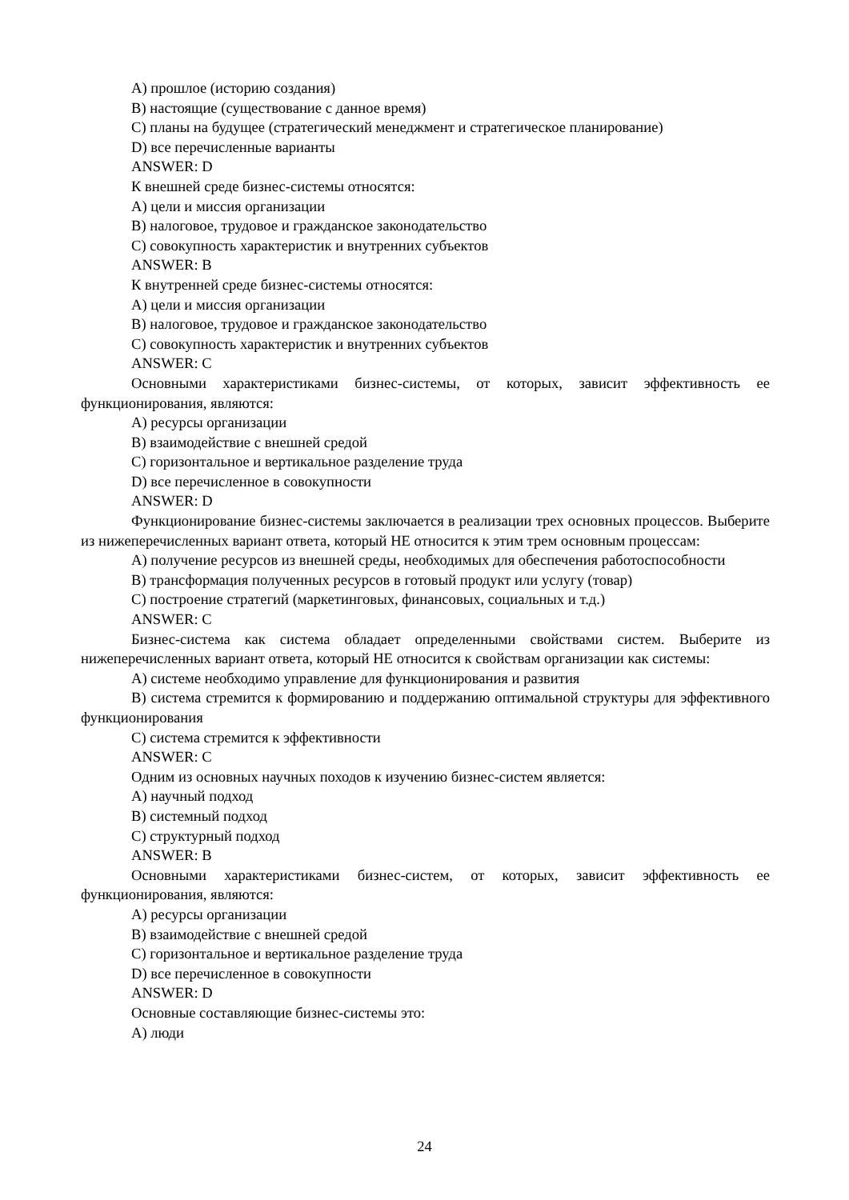A) прошлое (историю создания)
B) настоящие (существование с данное время)
C) планы на будущее (стратегический менеджмент и стратегическое планирование)
D) все перечисленные варианты
ANSWER: D
К внешней среде бизнес-системы относятся:
A) цели и миссия организации
B) налоговое, трудовое и гражданское законодательство
C) совокупность характеристик и внутренних субъектов
ANSWER: B
К внутренней среде бизнес-системы относятся:
A) цели и миссия организации
B) налоговое, трудовое и гражданское законодательство
C) совокупность характеристик и внутренних субъектов
ANSWER: C
Основными характеристиками бизнес-системы, от которых, зависит эффективность ее функционирования, являются:
A) ресурсы организации
B) взаимодействие с внешней средой
C) горизонтальное и вертикальное разделение труда
D) все перечисленное в совокупности
ANSWER: D
Функционирование бизнес-системы заключается в реализации трех основных процессов. Выберите из нижеперечисленных вариант ответа, который НЕ относится к этим трем основным процессам:
A) получение ресурсов из внешней среды, необходимых для обеспечения работоспособности
B) трансформация полученных ресурсов в готовый продукт или услугу (товар)
C) построение стратегий (маркетинговых, финансовых, социальных и т.д.)
ANSWER: C
Бизнес-система как система обладает определенными свойствами систем. Выберите из нижеперечисленных вариант ответа, который НЕ относится к свойствам организации как системы:
A) системе необходимо управление для функционирования и развития
B) система стремится к формированию и поддержанию оптимальной структуры для эффективного функционирования
C) система стремится к эффективности
ANSWER: C
Одним из основных научных походов к изучению бизнес-систем является:
A) научный подход
B) системный подход
C) структурный подход
ANSWER: B
Основными характеристиками бизнес-систем, от которых, зависит эффективность ее функционирования, являются:
A) ресурсы организации
B) взаимодействие с внешней средой
C) горизонтальное и вертикальное разделение труда
D) все перечисленное в совокупности
ANSWER: D
Основные составляющие бизнес-системы это:
A) люди
24